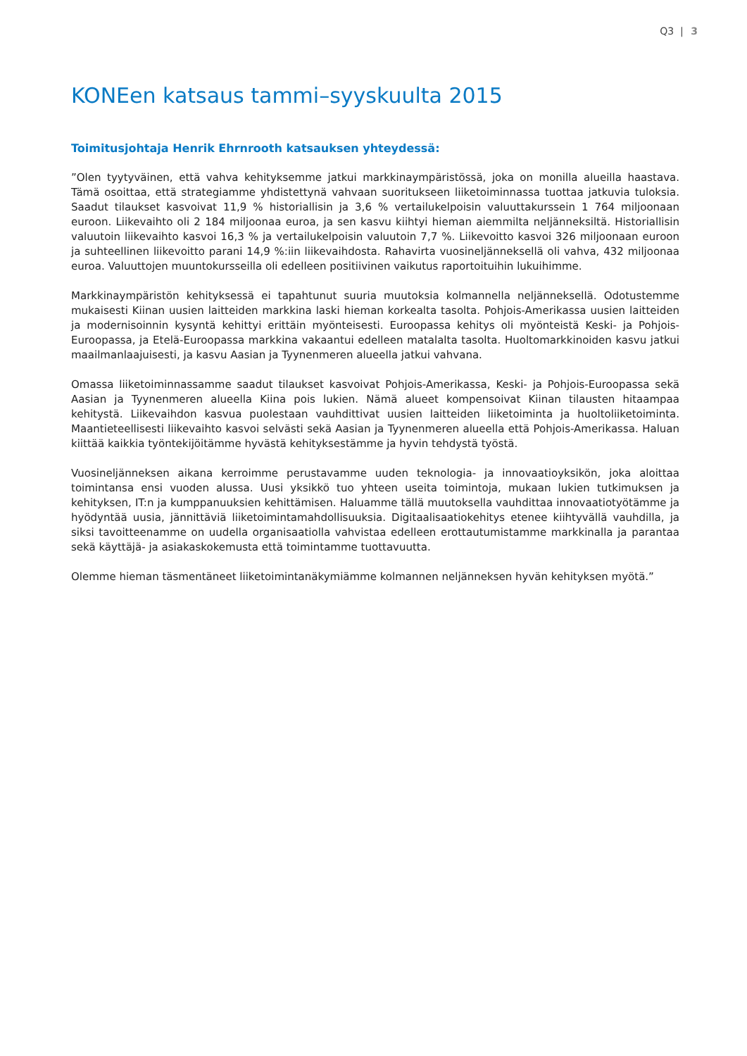Q3 | 3
KONEen katsaus tammi–syyskuulta 2015
Toimitusjohtaja Henrik Ehrnrooth katsauksen yhteydessä:
”Olen tyytyväinen, että vahva kehityksemme jatkui markkinaympäristössä, joka on monilla alueilla haastava. Tämä osoittaa, että strategiamme yhdistettynä vahvaan suoritukseen liiketoiminnassa tuottaa jatkuvia tuloksia. Saadut tilaukset kasvoivat 11,9 % historiallisin ja 3,6 % vertailukelpoisin valuuttakurssein 1 764 miljoonaan euroon. Liikevaihto oli 2 184 miljoonaa euroa, ja sen kasvu kiihtyi hieman aiemmilta neljänneksiltä. Historiallisin valuutoin liikevaihto kasvoi 16,3 % ja vertailukelpoisin valuutoin 7,7 %. Liikevoitto kasvoi 326 miljoonaan euroon ja suhteellinen liikevoitto parani 14,9 %:iin liikevaihdosta. Rahavirta vuosineljänneksellä oli vahva, 432 miljoonaa euroa. Valuuttojen muuntokursseilla oli edelleen positiivinen vaikutus raportoituihin lukuihimme.
Markkinaympäristön kehityksessä ei tapahtunut suuria muutoksia kolmannella neljänneksellä. Odotustemme mukaisesti Kiinan uusien laitteiden markkina laski hieman korkealta tasolta. Pohjois-Amerikassa uusien laitteiden ja modernisoinnin kysyntä kehittyi erittäin myönteisesti. Euroopassa kehitys oli myönteistä Keski- ja Pohjois-Euroopassa, ja Etelä-Euroopassa markkina vakaantui edelleen matalalta tasolta. Huoltomarkkinoiden kasvu jatkui maailmanlaajuisesti, ja kasvu Aasian ja Tyynenmeren alueella jatkui vahvana.
Omassa liiketoiminnassamme saadut tilaukset kasvoivat Pohjois-Amerikassa, Keski- ja Pohjois-Euroopassa sekä Aasian ja Tyynenmeren alueella Kiina pois lukien. Nämä alueet kompensoivat Kiinan tilausten hitaampaa kehitystä. Liikevaihdon kasvua puolestaan vauhdittivat uusien laitteiden liiketoiminta ja huoltoliiketoiminta. Maantieteellisesti liikevaihto kasvoi selvästi sekä Aasian ja Tyynenmeren alueella että Pohjois-Amerikassa. Haluan kiittää kaikkia työntekijöitämme hyvästä kehityksestämme ja hyvin tehdystä työstä.
Vuosineljänneksen aikana kerroimme perustavamme uuden teknologia- ja innovaatioyksikön, joka aloittaa toimintansa ensi vuoden alussa. Uusi yksikkö tuo yhteen useita toimintoja, mukaan lukien tutkimuksen ja kehityksen, IT:n ja kumppanuuksien kehittämisen. Haluamme tällä muutoksella vauhdittaa innovaatiotyötämme ja hyödyntää uusia, jännittäviä liiketoimintamahdollisuuksia. Digitaalisaatiokehitys etenee kiihtyvällä vauhdilla, ja siksi tavoitteenamme on uudella organisaatiolla vahvistaa edelleen erottautumistamme markkinalla ja parantaa sekä käyttäjä- ja asiakaskokemusta että toimintamme tuottavuutta.
Olemme hieman täsmentäneet liiketoimintanäkymiämme kolmannen neljänneksen hyvän kehityksen myötä.”